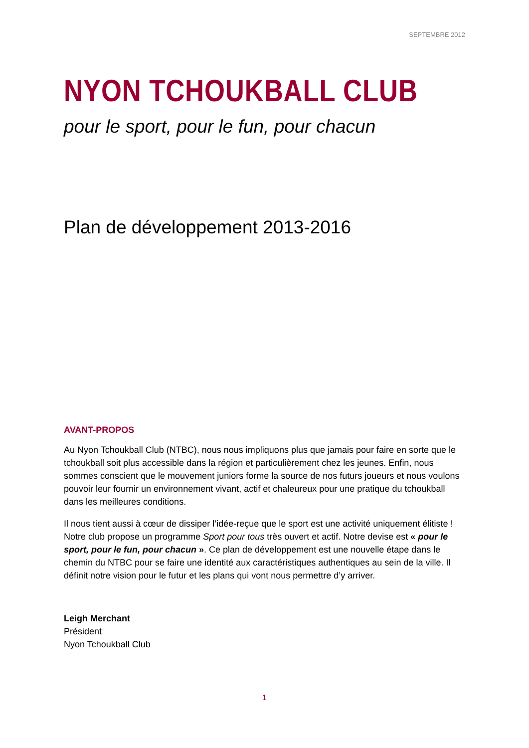SEPTEMBRE 2012
NYON TCHOUKBALL CLUB
pour le sport, pour le fun, pour chacun
Plan de développement 2013-2016
AVANT-PROPOS
Au Nyon Tchoukball Club (NTBC), nous nous impliquons plus que jamais pour faire en sorte que le tchoukball soit plus accessible dans la région et particulièrement chez les jeunes. Enfin, nous sommes conscient que le mouvement juniors forme la source de nos futurs joueurs et nous voulons pouvoir leur fournir un environnement vivant, actif et chaleureux pour une pratique du tchoukball dans les meilleures conditions.
Il nous tient aussi à cœur de dissiper l’idée-reçue que le sport est une activité uniquement élitiste ! Notre club propose un programme Sport pour tous très ouvert et actif. Notre devise est « pour le sport, pour le fun, pour chacun ». Ce plan de développement est une nouvelle étape dans le chemin du NTBC pour se faire une identité aux caractéristiques authentiques au sein de la ville. Il définit notre vision pour le futur et les plans qui vont nous permettre d’y arriver.
Leigh Merchant
Président
Nyon Tchoukball Club
1